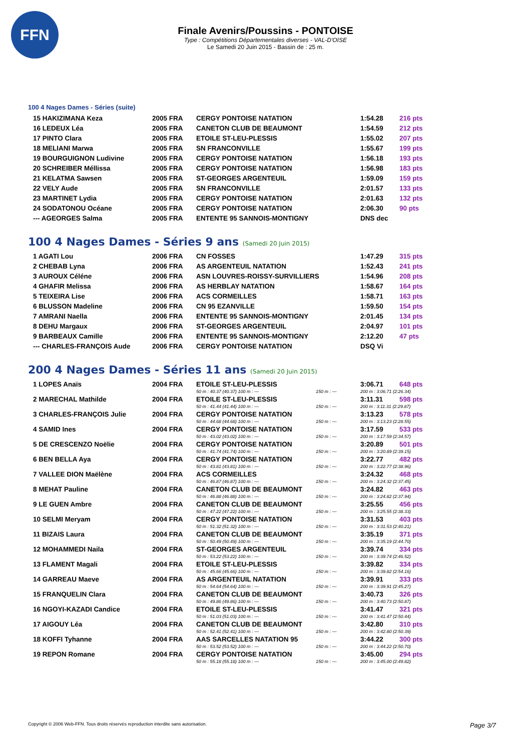FFN
Finale Avenirs/Poussins - PONTOISE
Type : Compétitions Départementales diverses - VAL-D'OISE
Le Samedi 20 Juin 2015 - Bassin de : 25 m.
100 4 Nages Dames - Séries (suite)
| 15 HAKIZIMANA Keza | 2005 FRA | CERGY PONTOISE NATATION | 1:54.28 | 216 pts |
| 16 LEDEUX Léa | 2005 FRA | CANETON CLUB DE BEAUMONT | 1:54.59 | 212 pts |
| 17 PINTO Clara | 2005 FRA | ETOILE ST-LEU-PLESSIS | 1:55.02 | 207 pts |
| 18 MELIANI Marwa | 2005 FRA | SN FRANCONVILLE | 1:55.67 | 199 pts |
| 19 BOURGUIGNON Ludivine | 2005 FRA | CERGY PONTOISE NATATION | 1:56.18 | 193 pts |
| 20 SCHREIBER Méllissa | 2005 FRA | CERGY PONTOISE NATATION | 1:56.98 | 183 pts |
| 21 KELATMA Sawsen | 2005 FRA | ST-GEORGES ARGENTEUIL | 1:59.09 | 159 pts |
| 22 VELY Aude | 2005 FRA | SN FRANCONVILLE | 2:01.57 | 133 pts |
| 23 MARTINET Lydia | 2005 FRA | CERGY PONTOISE NATATION | 2:01.63 | 132 pts |
| 24 SODATONOU Océane | 2005 FRA | CERGY PONTOISE NATATION | 2:06.30 | 90 pts |
| --- AGEORGES Salma | 2005 FRA | ENTENTE 95 SANNOIS-MONTIGNY | DNS dec | |
100 4 Nages Dames - Séries 9 ans (Samedi 20 Juin 2015)
| 1 AGATI Lou | 2006 FRA | CN FOSSES | 1:47.29 | 315 pts |
| 2 CHEBAB Lyna | 2006 FRA | AS ARGENTEUIL NATATION | 1:52.43 | 241 pts |
| 3 AUROUX Céléne | 2006 FRA | ASN LOUVRES-ROISSY-SURVILLIERS | 1:54.96 | 208 pts |
| 4 GHAFIR Melissa | 2006 FRA | AS HERBLAY NATATION | 1:58.67 | 164 pts |
| 5 TEIXEIRA Lise | 2006 FRA | ACS CORMEILLES | 1:58.71 | 163 pts |
| 6 BLUSSON Madeline | 2006 FRA | CN 95 EZANVILLE | 1:59.50 | 154 pts |
| 7 AMRANI Naella | 2006 FRA | ENTENTE 95 SANNOIS-MONTIGNY | 2:01.45 | 134 pts |
| 8 DEHU Margaux | 2006 FRA | ST-GEORGES ARGENTEUIL | 2:04.97 | 101 pts |
| 9 BARBEAUX Camille | 2006 FRA | ENTENTE 95 SANNOIS-MONTIGNY | 2:12.20 | 47 pts |
| --- CHARLES-FRANÇOIS Aude | 2006 FRA | CERGY PONTOISE NATATION | DSQ Vi | |
200 4 Nages Dames - Séries 11 ans (Samedi 20 Juin 2015)
| 1 LOPES Anaïs | 2004 FRA | ETOILE ST-LEU-PLESSIS | | 3:06.71 | 648 pts |
| | | 50 m : 40.37 (40.37) 100 m : --- | 150 m : --- | 200 m : 3:06.71 (2:26.34) | |
| 2 MARECHAL Mathilde | 2004 FRA | ETOILE ST-LEU-PLESSIS | | 3:11.31 | 598 pts |
| | | 50 m : 41.44 (41.44) 100 m : --- | 150 m : --- | 200 m : 3:11.31 (2:29.87) | |
| 3 CHARLES-FRANÇOIS Julie | 2004 FRA | CERGY PONTOISE NATATION | | 3:13.23 | 578 pts |
| | | 50 m : 44.68 (44.68) 100 m : --- | 150 m : --- | 200 m : 3:13.23 (2:28.55) | |
| 4 SAMID Ines | 2004 FRA | CERGY PONTOISE NATATION | | 3:17.59 | 533 pts |
| | | 50 m : 43.02 (43.02) 100 m : --- | 150 m : --- | 200 m : 3:17.59 (2:34.57) | |
| 5 DE CRESCENZO Noëlie | 2004 FRA | CERGY PONTOISE NATATION | | 3:20.89 | 501 pts |
| | | 50 m : 41.74 (41.74) 100 m : --- | 150 m : --- | 200 m : 3:20.89 (2:39.15) | |
| 6 BEN BELLA Aya | 2004 FRA | CERGY PONTOISE NATATION | | 3:22.77 | 482 pts |
| | | 50 m : 43.81 (43.81) 100 m : --- | 150 m : --- | 200 m : 3:22.77 (2:38.96) | |
| 7 VALLEE DION Maëlène | 2004 FRA | ACS CORMEILLES | | 3:24.32 | 468 pts |
| | | 50 m : 46.87 (46.87) 100 m : --- | 150 m : --- | 200 m : 3:24.32 (2:37.45) | |
| 8 MEHAT Pauline | 2004 FRA | CANETON CLUB DE BEAUMONT | | 3:24.82 | 463 pts |
| | | 50 m : 46.88 (46.88) 100 m : --- | 150 m : --- | 200 m : 3:24.82 (2:37.94) | |
| 9 LE GUEN Ambre | 2004 FRA | CANETON CLUB DE BEAUMONT | | 3:25.55 | 456 pts |
| | | 50 m : 47.22 (47.22) 100 m : --- | 150 m : --- | 200 m : 3:25.55 (2:38.33) | |
| 10 SELMI Meryam | 2004 FRA | CERGY PONTOISE NATATION | | 3:31.53 | 403 pts |
| | | 50 m : 51.32 (51.32) 100 m : --- | 150 m : --- | 200 m : 3:31.53 (2:40.21) | |
| 11 BIZAIS Laura | 2004 FRA | CANETON CLUB DE BEAUMONT | | 3:35.19 | 371 pts |
| | | 50 m : 50.49 (50.49) 100 m : --- | 150 m : --- | 200 m : 3:35.19 (2:44.70) | |
| 12 MOHAMMEDI Naila | 2004 FRA | ST-GEORGES ARGENTEUIL | | 3:39.74 | 334 pts |
| | | 50 m : 53.22 (53.22) 100 m : --- | 150 m : --- | 200 m : 3:39.74 (2:46.52) | |
| 13 FLAMENT Magali | 2004 FRA | ETOILE ST-LEU-PLESSIS | | 3:39.82 | 334 pts |
| | | 50 m : 45.66 (45.66) 100 m : --- | 150 m : --- | 200 m : 3:39.82 (2:54.16) | |
| 14 GARREAU Maeve | 2004 FRA | AS ARGENTEUIL NATATION | | 3:39.91 | 333 pts |
| | | 50 m : 54.64 (54.64) 100 m : --- | 150 m : --- | 200 m : 3:39.91 (2:45.27) | |
| 15 FRANQUELIN Clara | 2004 FRA | CANETON CLUB DE BEAUMONT | | 3:40.73 | 326 pts |
| | | 50 m : 49.86 (49.86) 100 m : --- | 150 m : --- | 200 m : 3:40.73 (2:50.87) | |
| 16 NGOYI-KAZADI Candice | 2004 FRA | ETOILE ST-LEU-PLESSIS | | 3:41.47 | 321 pts |
| | | 50 m : 51.03 (51.03) 100 m : --- | 150 m : --- | 200 m : 3:41.47 (2:50.44) | |
| 17 AIGOUY Léa | 2004 FRA | CANETON CLUB DE BEAUMONT | | 3:42.80 | 310 pts |
| | | 50 m : 52.41 (52.41) 100 m : --- | 150 m : --- | 200 m : 3:42.80 (2:50.39) | |
| 18 KOFFI Tyhanne | 2004 FRA | AAS SARCELLES NATATION 95 | | 3:44.22 | 300 pts |
| | | 50 m : 53.52 (53.52) 100 m : --- | 150 m : --- | 200 m : 3:44.22 (2:50.70) | |
| 19 REPON Romane | 2004 FRA | CERGY PONTOISE NATATION | | 3:45.00 | 294 pts |
| | | 50 m : 55.18 (55.18) 100 m : --- | 150 m : --- | 200 m : 3:45.00 (2:49.82) | |
Copyright © 2006 Web-FFN. Tous droits réservés reproduction interdite sans autorisation. Page 3/7